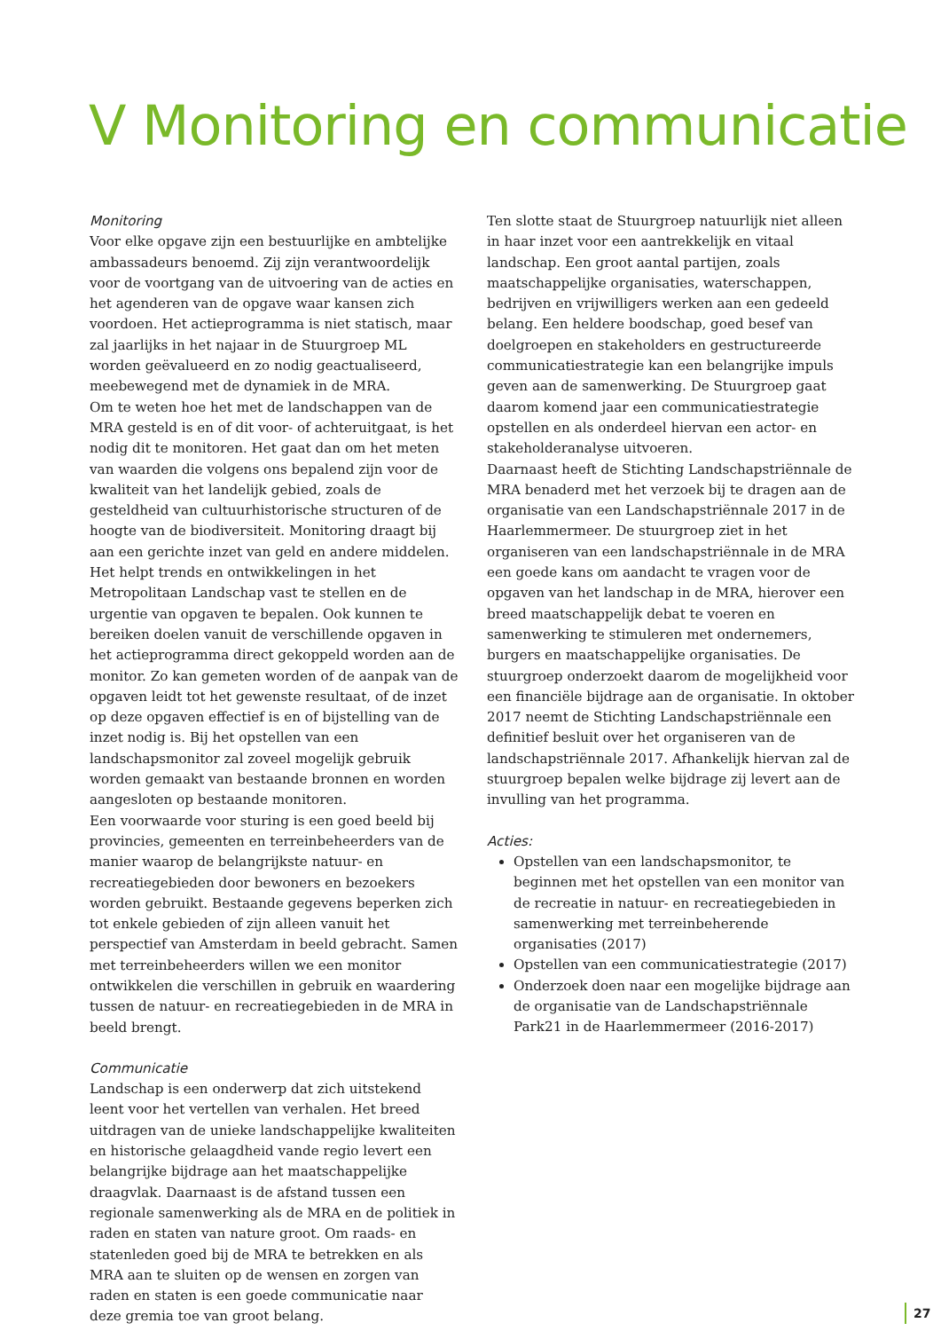V Monitoring en communicatie
Monitoring
Voor elke opgave zijn een bestuurlijke en ambtelijke ambassadeurs benoemd. Zij zijn verantwoordelijk voor de voortgang van de uitvoering van de acties en het agenderen van de opgave waar kansen zich voordoen. Het actieprogramma is niet statisch, maar zal jaarlijks in het najaar in de Stuurgroep ML worden geëvalueerd en zo nodig geactualiseerd, meebewegend met de dynamiek in de MRA.
Om te weten hoe het met de landschappen van de MRA gesteld is en of dit voor- of achteruitgaat, is het nodig dit te monitoren. Het gaat dan om het meten van waarden die volgens ons bepalend zijn voor de kwaliteit van het landelijk gebied, zoals de gesteldheid van cultuurhistorische structuren of de hoogte van de biodiversiteit. Monitoring draagt bij aan een gerichte inzet van geld en andere middelen. Het helpt trends en ontwikkelingen in het Metropolitaan Landschap vast te stellen en de urgentie van opgaven te bepalen. Ook kunnen te bereiken doelen vanuit de verschillende opgaven in het actieprogramma direct gekoppeld worden aan de monitor. Zo kan gemeten worden of de aanpak van de opgaven leidt tot het gewenste resultaat, of de inzet op deze opgaven effectief is en of bijstelling van de inzet nodig is. Bij het opstellen van een landschapsmonitor zal zoveel mogelijk gebruik worden gemaakt van bestaande bronnen en worden aangesloten op bestaande monitoren.
Een voorwaarde voor sturing is een goed beeld bij provincies, gemeenten en terreinbeheerders van de manier waarop de belangrijkste natuur- en recreatiegebieden door bewoners en bezoekers worden gebruikt. Bestaande gegevens beperken zich tot enkele gebieden of zijn alleen vanuit het perspectief van Amsterdam in beeld gebracht. Samen met terreinbeheerders willen we een monitor ontwikkelen die verschillen in gebruik en waardering tussen de natuur- en recreatiegebieden in de MRA in beeld brengt.
Communicatie
Landschap is een onderwerp dat zich uitstekend leent voor het vertellen van verhalen. Het breed uitdragen van de unieke landschappelijke kwaliteiten en historische gelaagdheid vande regio levert een belangrijke bijdrage aan het maatschappelijke draagvlak. Daarnaast is de afstand tussen een regionale samenwerking als de MRA en de politiek in raden en staten van nature groot. Om raads- en statenleden goed bij de MRA te betrekken en als MRA aan te sluiten op de wensen en zorgen van raden en staten is een goede communicatie naar deze gremia toe van groot belang.
Ten slotte staat de Stuurgroep natuurlijk niet alleen in haar inzet voor een aantrekkelijk en vitaal landschap. Een groot aantal partijen, zoals maatschappelijke organisaties, waterschappen, bedrijven en vrijwilligers werken aan een gedeeld belang. Een heldere boodschap, goed besef van doelgroepen en stakeholders en gestructureerde communicatiestrategie kan een belangrijke impuls geven aan de samenwerking. De Stuurgroep gaat daarom komend jaar een communicatiestrategie opstellen en als onderdeel hiervan een actor- en stakeholderanalyse uitvoeren.
Daarnaast heeft de Stichting Landschapstriënnale de MRA benaderd met het verzoek bij te dragen aan de organisatie van een Landschapstriënnale 2017 in de Haarlemmermeer. De stuurgroep ziet in het organiseren van een landschapstriënnale in de MRA een goede kans om aandacht te vragen voor de opgaven van het landschap in de MRA, hierover een breed maatschappelijk debat te voeren en samenwerking te stimuleren met ondernemers, burgers en maatschappelijke organisaties. De stuurgroep onderzoekt daarom de mogelijkheid voor een financiële bijdrage aan de organisatie. In oktober 2017 neemt de Stichting Landschapstriënnale een definitief besluit over het organiseren van de landschapstriënnale 2017. Afhankelijk hiervan zal de stuurgroep bepalen welke bijdrage zij levert aan de invulling van het programma.
Acties:
Opstellen van een landschapsmonitor, te beginnen met het opstellen van een monitor van de recreatie in natuur- en recreatiegebieden in samenwerking met terreinbeherende organisaties (2017)
Opstellen van een communicatiestrategie (2017)
Onderzoek doen naar een mogelijke bijdrage aan de organisatie van de Landschapstriënnale Park21 in de Haarlemmermeer (2016-2017)
27